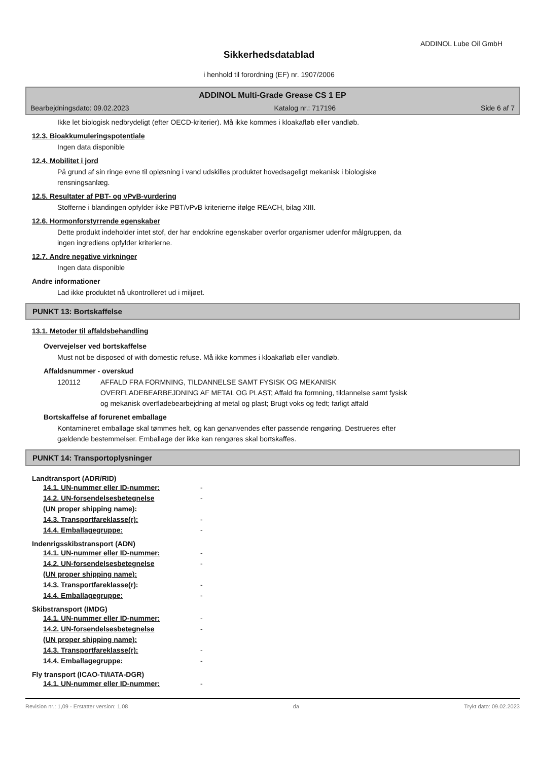ADDINOL Lube Oil GmbH
Sikkerhedsdatablad
i henhold til forordning (EF) nr. 1907/2006
ADDINOL Multi-Grade Grease CS 1 EP
Bearbejdningsdato: 09.02.2023 Katalog nr.: 717196 Side 6 af 7
Ikke let biologisk nedbrydeligt (efter OECD-kriterier). Må ikke kommes i kloakafløb eller vandløb.
12.3. Bioakkumuleringspotentiale
Ingen data disponible
12.4. Mobilitet i jord
På grund af sin ringe evne til opløsning i vand udskilles produktet hovedsageligt mekanisk i biologiske
rensningsanlæg.
12.5. Resultater af PBT- og vPvB-vurdering
Stofferne i blandingen opfylder ikke PBT/vPvB kriterierne ifølge REACH, bilag XIII.
12.6. Hormonforstyrrende egenskaber
Dette produkt indeholder intet stof, der har endokrine egenskaber overfor organismer udenfor målgruppen, da
ingen ingrediens opfylder kriterierne.
12.7. Andre negative virkninger
Ingen data disponible
Andre informationer
Lad ikke produktet nå ukontrolleret ud i miljøet.
PUNKT 13: Bortskaffelse
13.1. Metoder til affaldsbehandling
Overvejelser ved bortskaffelse
Must not be disposed of with domestic refuse. Må ikke kommes i kloakafløb eller vandløb.
Affaldsnummer - overskud
120112 AFFALD FRA FORMNING, TILDANNELSE SAMT FYSISK OG MEKANISK
OVERFLADEBEARBEJDNING AF METAL OG PLAST; Affald fra formning, tildannelse samt fysisk
og mekanisk overfladebearbejdning af metal og plast; Brugt voks og fedt; farligt affald
Bortskaffelse af forurenet emballage
Kontamineret emballage skal tømmes helt, og kan genanvendes efter passende rengøring. Destrueres efter
gældende bestemmelser. Emballage der ikke kan rengøres skal bortskaffes.
PUNKT 14: Transportoplysninger
Landtransport (ADR/RID)
14.1. UN-nummer eller ID-nummer: -
14.2. UN-forsendelsesbetegnelse
(UN proper shipping name): -
14.3. Transportfareklasse(r): -
14.4. Emballagegruppe: -
Indenrigsskibstransport (ADN)
14.1. UN-nummer eller ID-nummer: -
14.2. UN-forsendelsesbetegnelse
(UN proper shipping name): -
14.3. Transportfareklasse(r): -
14.4. Emballagegruppe: -
Skibstransport (IMDG)
14.1. UN-nummer eller ID-nummer: -
14.2. UN-forsendelsesbetegnelse
(UN proper shipping name): -
14.3. Transportfareklasse(r): -
14.4. Emballagegruppe: -
Fly transport (ICAO-TI/IATA-DGR)
14.1. UN-nummer eller ID-nummer: -
Revision nr.: 1,09 - Erstatter version: 1,08 da Trykt dato: 09.02.2023